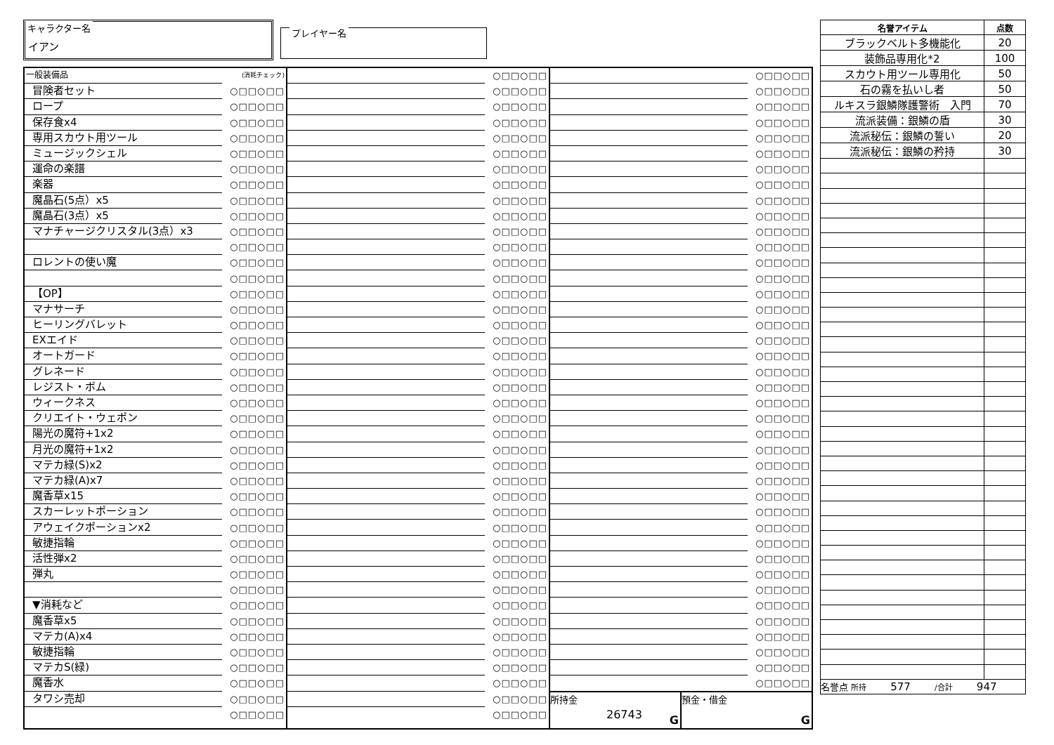キャラクター名
イアン
プレイヤー名
| 一般装備品 | (消耗チェック) |
| 冒険者セット | ○□□○□□ |
| ロープ | ○□□○□□ |
| 保存食x4 | ○□□○□□ |
| 専用スカウト用ツール | ○□□○□□ |
| ミュージックシェル | ○□□○□□ |
| 運命の楽譜 | ○□□○□□ |
| 楽器 | ○□□○□□ |
| 魔晶石(5点）x5 | ○□□○□□ |
| 魔晶石(3点）x5 | ○□□○□□ |
| マナチャージクリスタル(3点）x3 | ○□□○□□ |
| | ○□□○□□ |
| ロレントの使い魔 | ○□□○□□ |
| | ○□□○□□ |
| 【OP】 | ○□□○□□ |
| マナサーチ | ○□□○□□ |
| ヒーリングバレット | ○□□○□□ |
| EXエイド | ○□□○□□ |
| オートガード | ○□□○□□ |
| グレネード | ○□□○□□ |
| レジスト・ボム | ○□□○□□ |
| ウィークネス | ○□□○□□ |
| クリエイト・ウェポン | ○□□○□□ |
| 陽光の魔符+1x2 | ○□□○□□ |
| 月光の魔符+1x2 | ○□□○□□ |
| マテカ緑(S)x2 | ○□□○□□ |
| マテカ緑(A)x7 | ○□□○□□ |
| 魔香草x15 | ○□□○□□ |
| スカーレットポーション | ○□□○□□ |
| アウェイクポーションx2 | ○□□○□□ |
| 敏捷指輪 | ○□□○□□ |
| 活性弾x2 | ○□□○□□ |
| 弾丸 | ○□□○□□ |
| | ○□□○□□ |
| ▼消耗など | ○□□○□□ |
| 魔香草x5 | ○□□○□□ |
| マテカ(A)x4 | ○□□○□□ |
| 敏捷指輪 | ○□□○□□ |
| マテカS(緑) | ○□□○□□ |
| 魔香水 | ○□□○□□ |
| タワシ売却 | ○□□○□□ |
| | ○□□○□□ |
| | ○□□○□□ |
| | ○□□○□□ |
| | ○□□○□□ |
| | ○□□○□□ |
| | ○□□○□□ |
| | ○□□○□□ |
| | ○□□○□□ |
| | ○□□○□□ |
| | ○□□○□□ |
| | ○□□○□□ |
| | ○□□○□□ |
| | ○□□○□□ |
| | ○□□○□□ |
| | ○□□○□□ |
| | ○□□○□□ |
| | ○□□○□□ |
| | ○□□○□□ |
| | ○□□○□□ |
| | ○□□○□□ |
| | ○□□○□□ |
| | ○□□○□□ |
| | ○□□○□□ |
| | ○□□○□□ |
| | ○□□○□□ |
| | ○□□○□□ |
| | ○□□○□□ |
| | ○□□○□□ |
| | ○□□○□□ |
| | ○□□○□□ |
| | ○□□○□□ |
| | ○□□○□□ |
| | ○□□○□□ |
| | ○□□○□□ |
| | ○□□○□□ |
| | ○□□○□□ |
| | ○□□○□□ |
| | ○□□○□□ |
| | ○□□○□□ |
| | ○□□○□□ |
| | ○□□○□□ |
| | ○□□○□□ |
| | ○□□○□□ |
| | ○□□○□□ |
| | ○□□○□□ |
| | ○□□○□□ |
| | ○□□○□□ |
| | ○□□○□□ |
| | ○□□○□□ |
| | ○□□○□□ |
| | ○□□○□□ |
| | ○□□○□□ |
| | ○□□○□□ |
| | ○□□○□□ |
| | ○□□○□□ |
| | ○□□○□□ |
| | ○□□○□□ |
| | ○□□○□□ |
| | ○□□○□□ |
| | ○□□○□□ |
| | ○□□○□□ |
| | ○□□○□□ |
| | ○□□○□□ |
| | ○□□○□□ |
| | ○□□○□□ |
| | ○□□○□□ |
| | ○□□○□□ |
| | ○□□○□□ |
| | ○□□○□□ |
| | ○□□○□□ |
| | ○□□○□□ |
| | ○□□○□□ |
| | ○□□○□□ |
| | ○□□○□□ |
| | ○□□○□□ |
| | ○□□○□□ |
| | ○□□○□□ |
| | ○□□○□□ |
| | ○□□○□□ |
| | ○□□○□□ |
| | ○□□○□□ |
| | ○□□○□□ |
| | ○□□○□□ |
| 所持金 26743 G | 預金・借金 G |
| 名誉アイテム | 点数 |
| --- | --- |
| ブラックベルト多機能化 | 20 |
| 装飾品専用化*2 | 100 |
| スカウト用ツール専用化 | 50 |
| 石の霧を払いし者 | 50 |
| ルキスラ銀鱗隊護警術 入門 | 70 |
| 流派装備：銀鱗の盾 | 30 |
| 流派秘伝：銀鱗の誓い | 20 |
| 流派秘伝：銀鱗の矜持 | 30 |
| 名誉点 所持 577 /合計 947 | |